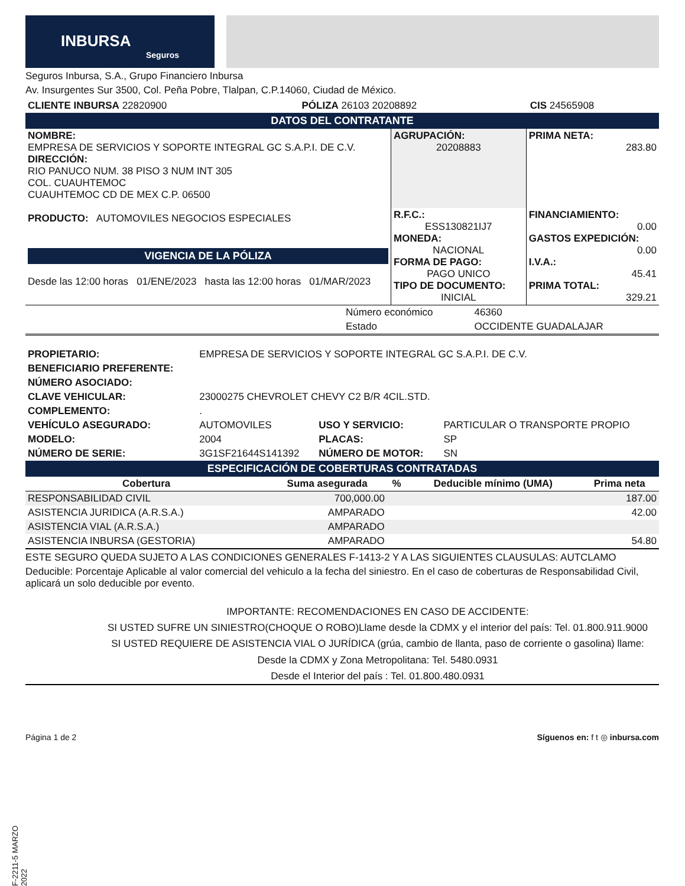INBURSA
Seguros
Seguros Inbursa, S.A., Grupo Financiero Inbursa
Av. Insurgentes Sur 3500, Col. Peña Pobre, Tlalpan, C.P.14060, Ciudad de México.
| CLIENTE INBURSA 22820900 | PÓLIZA 26103 20208892 | CIS 24565908 |
DATOS DEL CONTRATANTE
| NOMBRE: EMPRESA DE SERVICIOS Y SOPORTE INTEGRAL GC S.A.P.I. DE C.V. DIRECCIÓN: RIO PANUCO NUM. 38 PISO 3 NUM INT 305 COL. CUAUHTEMOC CUAUHTEMOC CD DE MEX C.P. 06500 PRODUCTO: AUTOMOVILES NEGOCIOS ESPECIALES VIGENCIA DE LA PÓLIZA Desde las 12:00 horas 01/ENE/2023 hasta las 12:00 horas 01/MAR/2023 | AGRUPACIÓN: 20208883 | PRIMA NETA: 283.80 |
| | R.F.C.: ESS130821IJ7 MONEDA: NACIONAL FORMA DE PAGO: PAGO UNICO TIPO DE DOCUMENTO: INICIAL | FINANCIAMIENTO: 0.00 GASTOS EXPEDICIÓN: 0.00 I.V.A.: 45.41 PRIMA TOTAL: 329.21 |
| | Número económico | 46360 |
| | Estado | OCCIDENTE GUADALAJAR |
| PROPIETARIO: | EMPRESA DE SERVICIOS Y SOPORTE INTEGRAL GC S.A.P.I. DE C.V. | | |
| BENEFICIARIO PREFERENTE: | | | |
| NÚMERO ASOCIADO: | | | |
| CLAVE VEHICULAR: | 23000275 CHEVROLET CHEVY C2 B/R 4CIL.STD. | | |
| COMPLEMENTO: | . | | |
| VEHÍCULO ASEGURADO: | AUTOMOVILES | USO Y SERVICIO: | PARTICULAR O TRANSPORTE PROPIO |
| MODELO: | 2004 | PLACAS: | SP |
| NÚMERO DE SERIE: | 3G1SF21644S141392 | NÚMERO DE MOTOR: | SN |
ESPECIFICACIÓN DE COBERTURAS CONTRATADAS
| Cobertura | Suma asegurada | % | Deducible mínimo (UMA) | Prima neta |
| --- | --- | --- | --- | --- |
| RESPONSABILIDAD CIVIL | 700,000.00 | | | 187.00 |
| ASISTENCIA JURIDICA (A.R.S.A.) | AMPARADO | | | 42.00 |
| ASISTENCIA VIAL (A.R.S.A.) | AMPARADO | | | |
| ASISTENCIA INBURSA (GESTORIA) | AMPARADO | | | 54.80 |
ESTE SEGURO QUEDA SUJETO A LAS CONDICIONES GENERALES F-1413-2 Y A LAS SIGUIENTES CLAUSULAS: AUTCLAMO
Deducible: Porcentaje Aplicable al valor comercial del vehiculo a la fecha del siniestro. En el caso de coberturas de Responsabilidad Civil, aplicará un solo deducible por evento.
IMPORTANTE: RECOMENDACIONES EN CASO DE ACCIDENTE:
SI USTED SUFRE UN SINIESTRO(CHOQUE O ROBO)Llame desde la CDMX y el interior del país: Tel. 01.800.911.9000
SI USTED REQUIERE DE ASISTENCIA VIAL O JURÍDICA (grúa, cambio de llanta, paso de corriente o gasolina) llame:
Desde la CDMX y Zona Metropolitana: Tel. 5480.0931
Desde el Interior del país : Tel. 01.800.480.0931
Página 1 de 2 Síguenos en: f t ◎ inbursa.com
F-2211-5 MARZO 2022